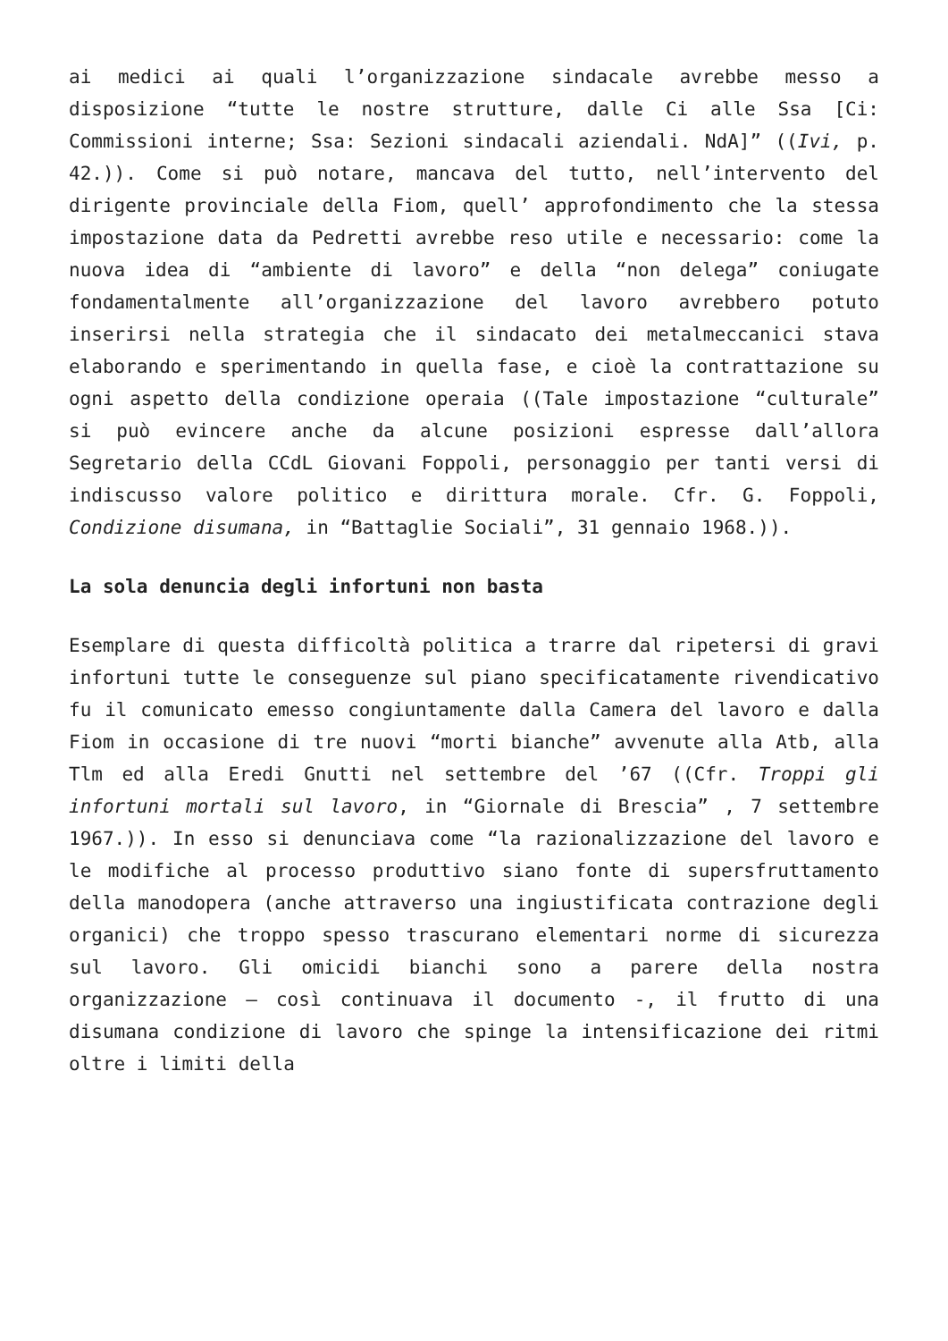ai medici ai quali l’organizzazione sindacale avrebbe messo a disposizione “tutte le nostre strutture, dalle Ci alle Ssa [Ci: Commissioni interne; Ssa: Sezioni sindacali aziendali. NdA]” ((Ivi, p. 42.)). Come si può notare, mancava del tutto, nell’intervento del dirigente provinciale della Fiom, quell’ approfondimento che la stessa impostazione data da Pedretti avrebbe reso utile e necessario: come la nuova idea di “ambiente di lavoro” e della “non delega” coniugate fondamentalmente all’organizzazione del lavoro avrebbero potuto inserirsi nella strategia che il sindacato dei metalmeccanici stava elaborando e sperimentando in quella fase, e cioè la contrattazione su ogni aspetto della condizione operaia ((Tale impostazione “culturale” si può evincere anche da alcune posizioni espresse dall’allora Segretario della CCdL Giovani Foppoli, personaggio per tanti versi di indiscusso valore politico e dirittura morale. Cfr. G. Foppoli, Condizione disumana, in “Battaglie Sociali”, 31 gennaio 1968.)).
La sola denuncia degli infortuni non basta
Esemplare di questa difficoltà politica a trarre dal ripetersi di gravi infortuni tutte le conseguenze sul piano specificatamente rivendicativo fu il comunicato emesso congiuntamente dalla Camera del lavoro e dalla Fiom in occasione di tre nuovi “morti bianche” avvenute alla Atb, alla Tlm ed alla Eredi Gnutti nel settembre del ’67 ((Cfr. Troppi gli infortuni mortali sul lavoro, in “Giornale di Brescia” , 7 settembre 1967.)). In esso si denunciava come “la razionalizzazione del lavoro e le modifiche al processo produttivo siano fonte di supersfruttamento della manodopera (anche attraverso una ingiustificata contrazione degli organici) che troppo spesso trascurano elementari norme di sicurezza sul lavoro. Gli omicidi bianchi sono a parere della nostra organizzazione – così continuava il documento -, il frutto di una disumana condizione di lavoro che spinge la intensificazione dei ritmi oltre i limiti della